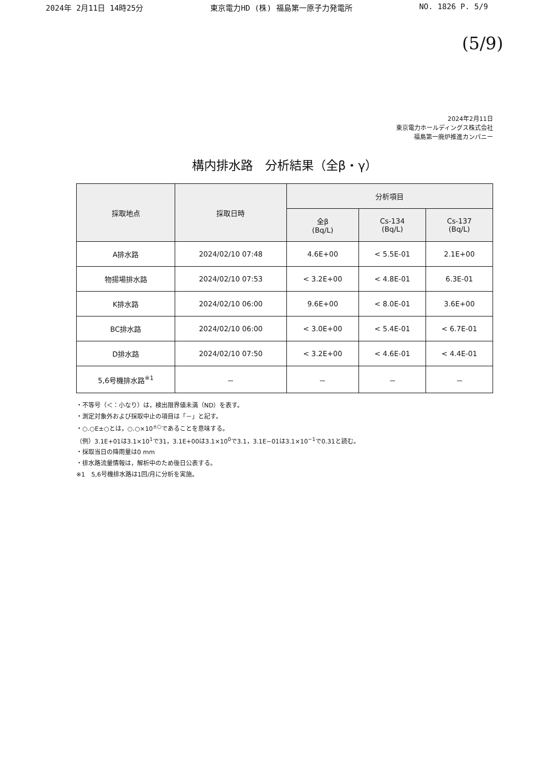2024年 2月11日 14時25分 東京電力HD (株) 福島第一原子力発電所 NO. 1826 P. 5/9
(5/9)
2024年2月11日
東京電力ホールディングス株式会社
福島第一廃炉推進カンパニー
構内排水路　分析結果（全β・γ）
| 採取地点 | 採取日時 | 分析項目 | | |
| --- | --- | --- | --- | --- |
| | | 全β (Bq/L) | Cs-134 (Bq/L) | Cs-137 (Bq/L) |
| A排水路 | 2024/02/10 07:48 | 4.6E+00 | < 5.5E-01 | 2.1E+00 |
| 物揚場排水路 | 2024/02/10 07:53 | < 3.2E+00 | < 4.8E-01 | 6.3E-01 |
| K排水路 | 2024/02/10 06:00 | 9.6E+00 | < 8.0E-01 | 3.6E+00 |
| BC排水路 | 2024/02/10 06:00 | < 3.0E+00 | < 5.4E-01 | < 6.7E-01 |
| D排水路 | 2024/02/10 07:50 | < 3.2E+00 | < 4.6E-01 | < 4.4E-01 |
| 5,6号機排水路<sup>※1</sup> | － | － | － | － |
・不等号（＜：小なり）は，検出限界値未満（ND）を表す。
・測定対象外および採取中止の項目は「－」と記す。
・○.○E±○とは，○.○×10<sup>±○</sup>であることを意味する。
（例）3.1E+01は3.1×10<sup>1</sup>で31，3.1E+00は3.1×10<sup>0</sup>で3.1，3.1E−01は3.1×10<sup>−1</sup>で0.31と読む。
・採取当日の降雨量は0 mm
・排水路流量情報は，解析中のため後日公表する。
※1　5,6号機排水路は1回/月に分析を実施。